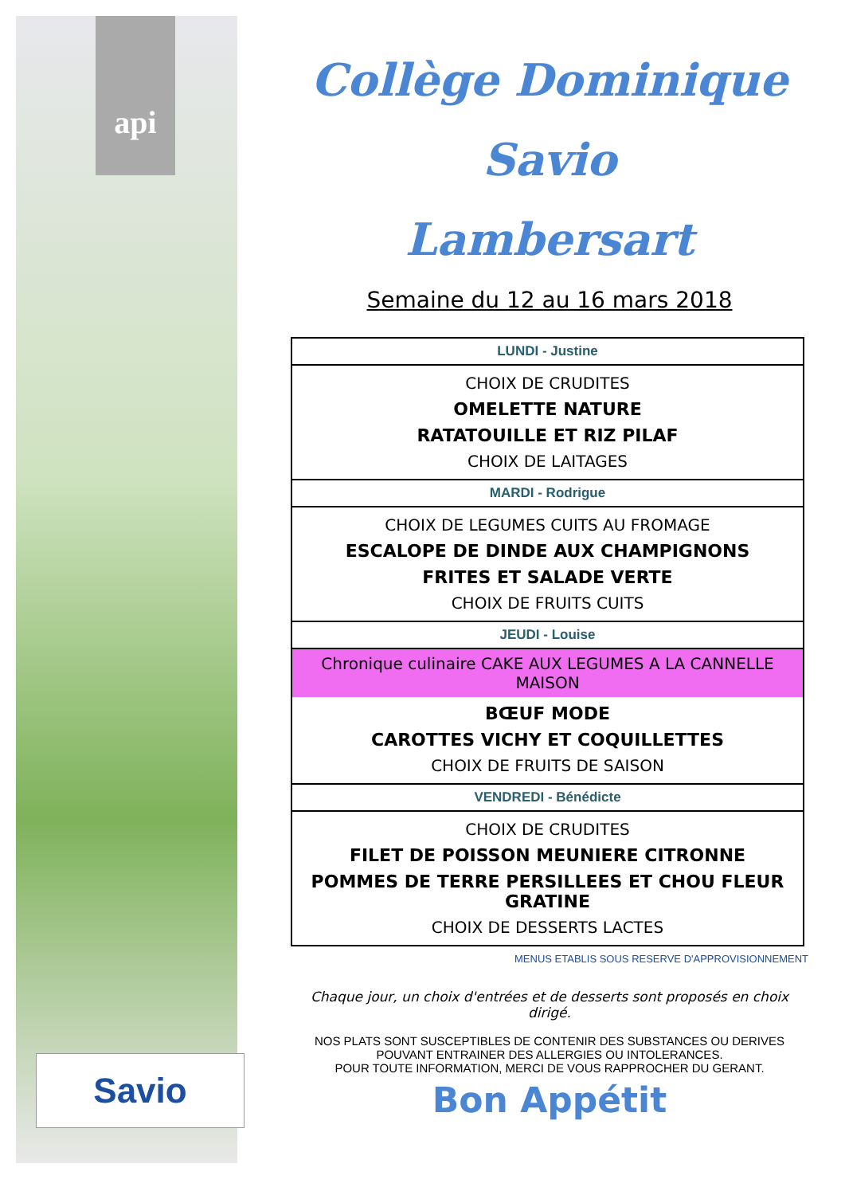api
Savio
Collège Dominique Savio
Lambersart
Semaine du 12 au 16 mars 2018
| LUNDI - Justine |
| CHOIX DE CRUDITES OMELETTE NATURE RATATOUILLE ET RIZ PILAF CHOIX DE LAITAGES |
| MARDI - Rodrigue |
| CHOIX DE LEGUMES CUITS AU FROMAGE ESCALOPE DE DINDE AUX CHAMPIGNONS FRITES ET SALADE VERTE CHOIX DE FRUITS CUITS |
| JEUDI - Louise |
| Chronique culinaire CAKE AUX LEGUMES A LA CANNELLE MAISON BŒUF MODE CAROTTES VICHY ET COQUILLETTES CHOIX DE FRUITS DE SAISON |
| VENDREDI - Bénédicte |
| CHOIX DE CRUDITES FILET DE POISSON MEUNIERE CITRONNE POMMES DE TERRE PERSILLEES ET CHOU FLEUR GRATINE CHOIX DE DESSERTS LACTES |
MENUS ETABLIS SOUS RESERVE D'APPROVISIONNEMENT
Chaque jour, un choix d'entrées et de desserts sont proposés en choix dirigé.
NOS PLATS SONT SUSCEPTIBLES DE CONTENIR DES SUBSTANCES OU DERIVES POUVANT ENTRAINER DES ALLERGIES OU INTOLERANCES.
POUR TOUTE INFORMATION, MERCI DE VOUS RAPPROCHER DU GERANT.
Bon Appétit